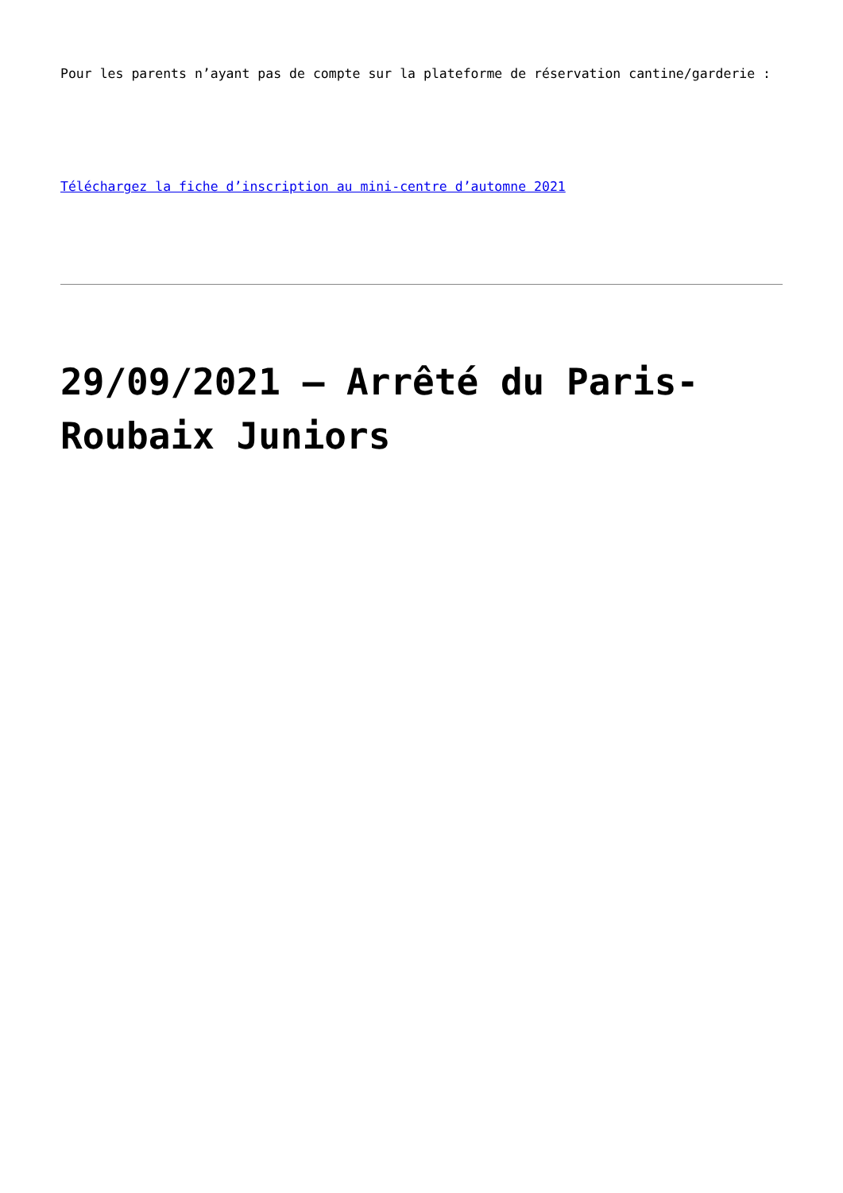Pour les parents n’ayant pas de compte sur la plateforme de réservation cantine/garderie :
Téléchargez la fiche d’inscription au mini-centre d’automne 2021
29/09/2021 – Arrêté du Paris-Roubaix Juniors